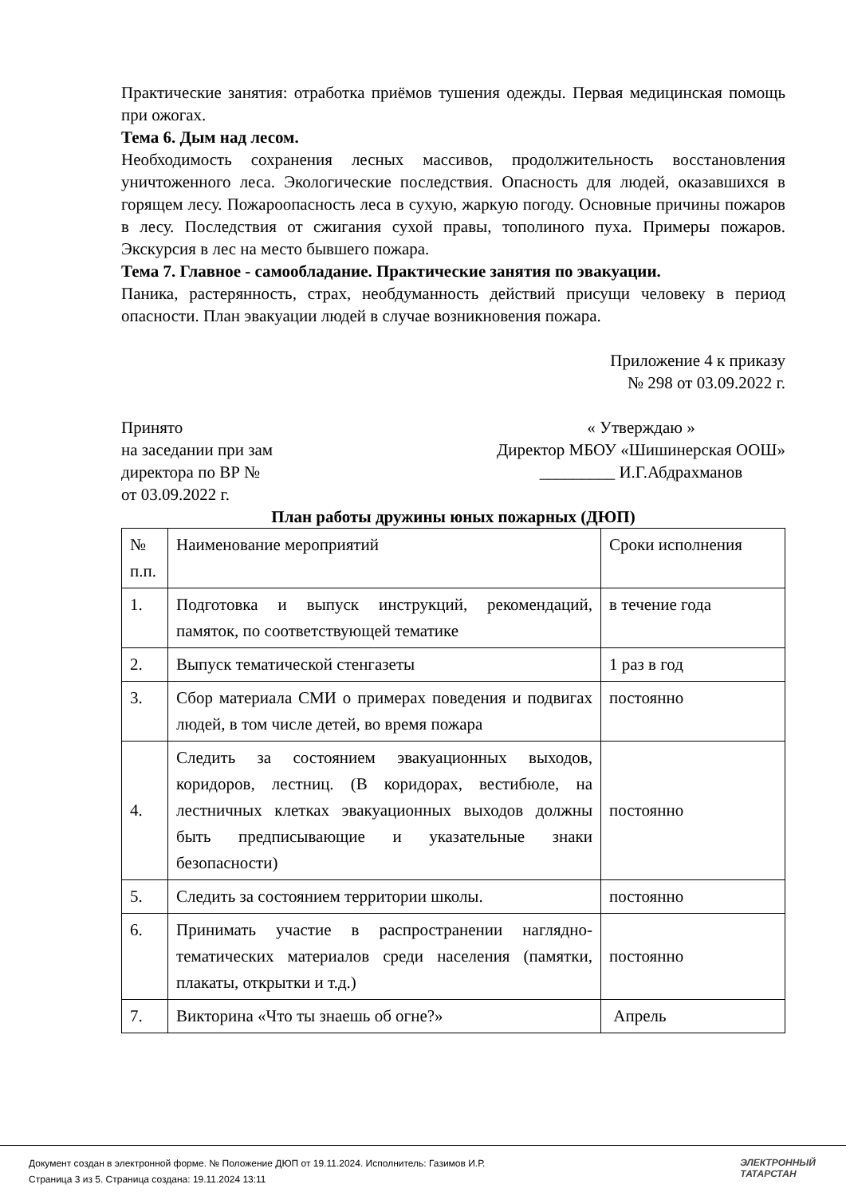Практические занятия: отработка приёмов тушения одежды. Первая медицинская помощь при ожогах.
Тема 6. Дым над лесом.
Необходимость сохранения лесных массивов, продолжительность восстановления уничтоженного леса. Экологические последствия. Опасность для людей, оказавшихся в горящем лесу. Пожароопасность леса в сухую, жаркую погоду. Основные причины пожаров в лесу. Последствия от сжигания сухой правы, тополиного пуха. Примеры пожаров. Экскурсия в лес на место бывшего пожара.
Тема 7. Главное - самообладание. Практические занятия по эвакуации.
Паника, растерянность, страх, необдуманность действий присущи человеку в период опасности. План эвакуации людей в случае возникновения пожара.
Приложение 4 к приказу
№ 298 от 03.09.2022 г.
Принято
на заседании при зам
директора по ВР №
от 03.09.2022 г.
« Утверждаю »
Директор МБОУ «Шишинерская ООШ»
_________ И.Г.Абдрахманов
План работы дружины юных пожарных (ДЮП)
| № п.п. | Наименование мероприятий | Сроки исполнения |
| 1. | Подготовка и выпуск инструкций, рекомендаций, памяток, по соответствующей тематике | в течение года |
| 2. | Выпуск тематической стенгазеты | 1 раз в год |
| 3. | Сбор материала СМИ о примерах поведения и подвигах людей, в том числе детей, во время пожара | постоянно |
| 4. | Следить за состоянием эвакуационных выходов, коридоров, лестниц. (В коридорах, вестибюле, на лестничных клетках эвакуационных выходов должны быть предписывающие и указательные знаки безопасности) | постоянно |
| 5. | Следить за состоянием территории школы. | постоянно |
| 6. | Принимать участие в распространении наглядно-тематических материалов среди населения (памятки, плакаты, открытки и т.д.) | постоянно |
| 7. | Викторина «Что ты знаешь об огне?» | Апрель |
Документ создан в электронной форме. № Положение ДЮП от 19.11.2024. Исполнитель: Газимов И.Р.
Страница 3 из 5. Страница создана: 19.11.2024 13:11
ЭЛЕКТРОННЫЙ
ТАТАРСТАН